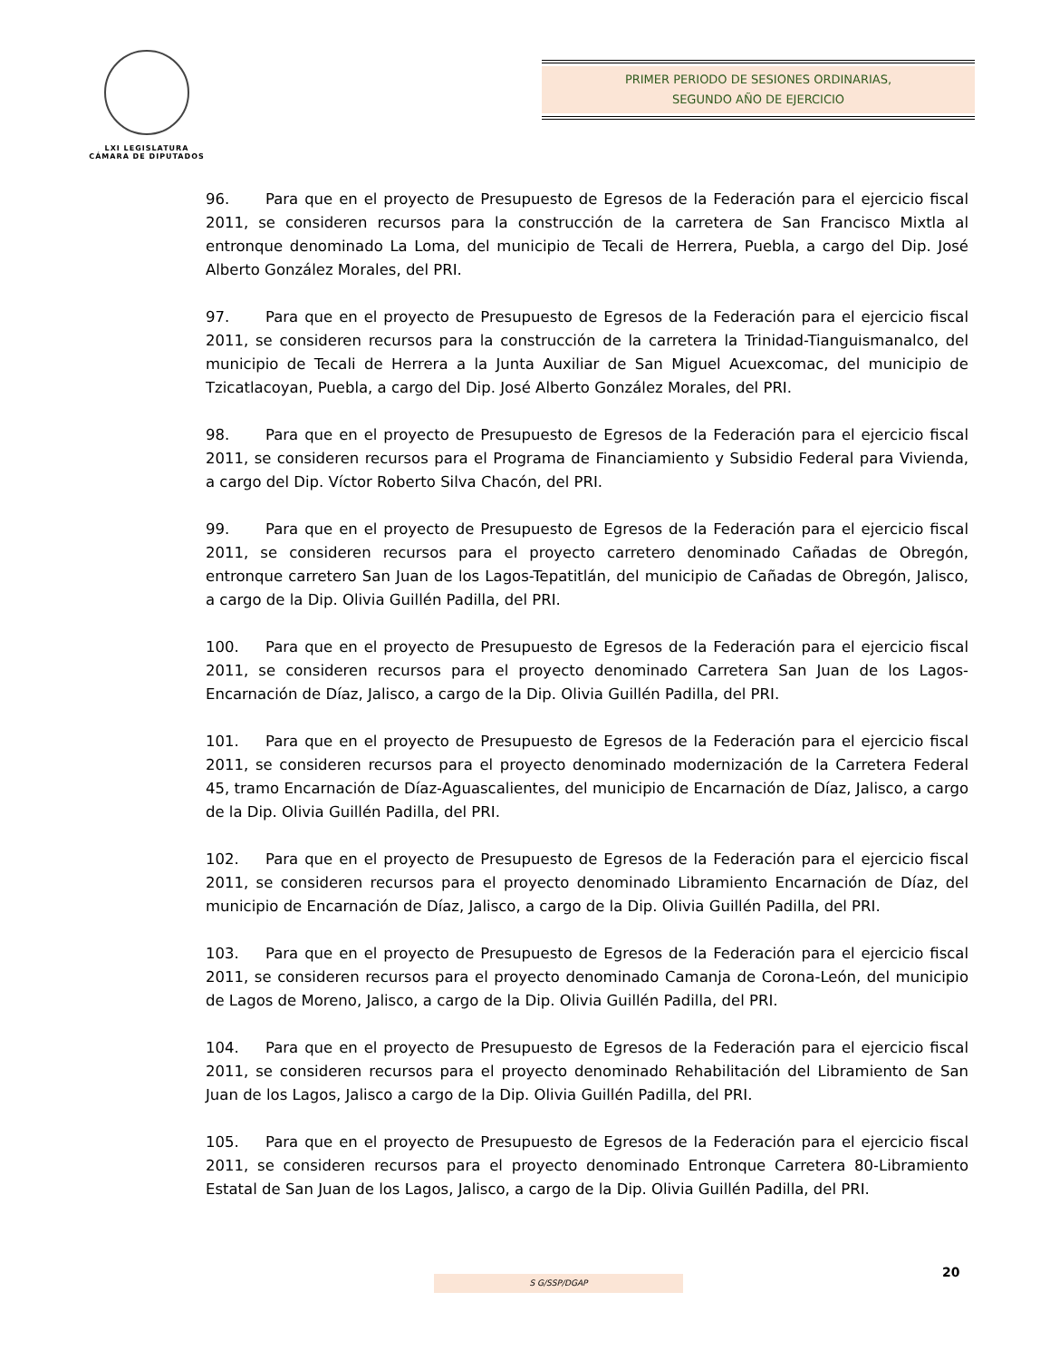LXI LEGISLATURA
CÁMARA DE DIPUTADOS
PRIMER PERIODO DE SESIONES ORDINARIAS,
SEGUNDO AÑO DE EJERCICIO
96. Para que en el proyecto de Presupuesto de Egresos de la Federación para el ejercicio fiscal 2011, se consideren recursos para la construcción de la carretera de San Francisco Mixtla al entronque denominado La Loma, del municipio de Tecali de Herrera, Puebla, a cargo del Dip. José Alberto González Morales, del PRI.
97. Para que en el proyecto de Presupuesto de Egresos de la Federación para el ejercicio fiscal 2011, se consideren recursos para la construcción de la carretera la Trinidad-Tianguismanalco, del municipio de Tecali de Herrera a la Junta Auxiliar de San Miguel Acuexcomac, del municipio de Tzicatlacoyan, Puebla, a cargo del Dip. José Alberto González Morales, del PRI.
98. Para que en el proyecto de Presupuesto de Egresos de la Federación para el ejercicio fiscal 2011, se consideren recursos para el Programa de Financiamiento y Subsidio Federal para Vivienda, a cargo del Dip. Víctor Roberto Silva Chacón, del PRI.
99. Para que en el proyecto de Presupuesto de Egresos de la Federación para el ejercicio fiscal 2011, se consideren recursos para el proyecto carretero denominado Cañadas de Obregón, entronque carretero San Juan de los Lagos-Tepatitlán, del municipio de Cañadas de Obregón, Jalisco, a cargo de la Dip. Olivia Guillén Padilla, del PRI.
100. Para que en el proyecto de Presupuesto de Egresos de la Federación para el ejercicio fiscal 2011, se consideren recursos para el proyecto denominado Carretera San Juan de los Lagos-Encarnación de Díaz, Jalisco, a cargo de la Dip. Olivia Guillén Padilla, del PRI.
101. Para que en el proyecto de Presupuesto de Egresos de la Federación para el ejercicio fiscal 2011, se consideren recursos para el proyecto denominado modernización de la Carretera Federal 45, tramo Encarnación de Díaz-Aguascalientes, del municipio de Encarnación de Díaz, Jalisco, a cargo de la Dip. Olivia Guillén Padilla, del PRI.
102. Para que en el proyecto de Presupuesto de Egresos de la Federación para el ejercicio fiscal 2011, se consideren recursos para el proyecto denominado Libramiento Encarnación de Díaz, del municipio de Encarnación de Díaz, Jalisco, a cargo de la Dip. Olivia Guillén Padilla, del PRI.
103. Para que en el proyecto de Presupuesto de Egresos de la Federación para el ejercicio fiscal 2011, se consideren recursos para el proyecto denominado Camanja de Corona-León, del municipio de Lagos de Moreno, Jalisco, a cargo de la Dip. Olivia Guillén Padilla, del PRI.
104. Para que en el proyecto de Presupuesto de Egresos de la Federación para el ejercicio fiscal 2011, se consideren recursos para el proyecto denominado Rehabilitación del Libramiento de San Juan de los Lagos, Jalisco a cargo de la Dip. Olivia Guillén Padilla, del PRI.
105. Para que en el proyecto de Presupuesto de Egresos de la Federación para el ejercicio fiscal 2011, se consideren recursos para el proyecto denominado Entronque Carretera 80-Libramiento Estatal de San Juan de los Lagos, Jalisco, a cargo de la Dip. Olivia Guillén Padilla, del PRI.
20
S G/SSP/DGAP